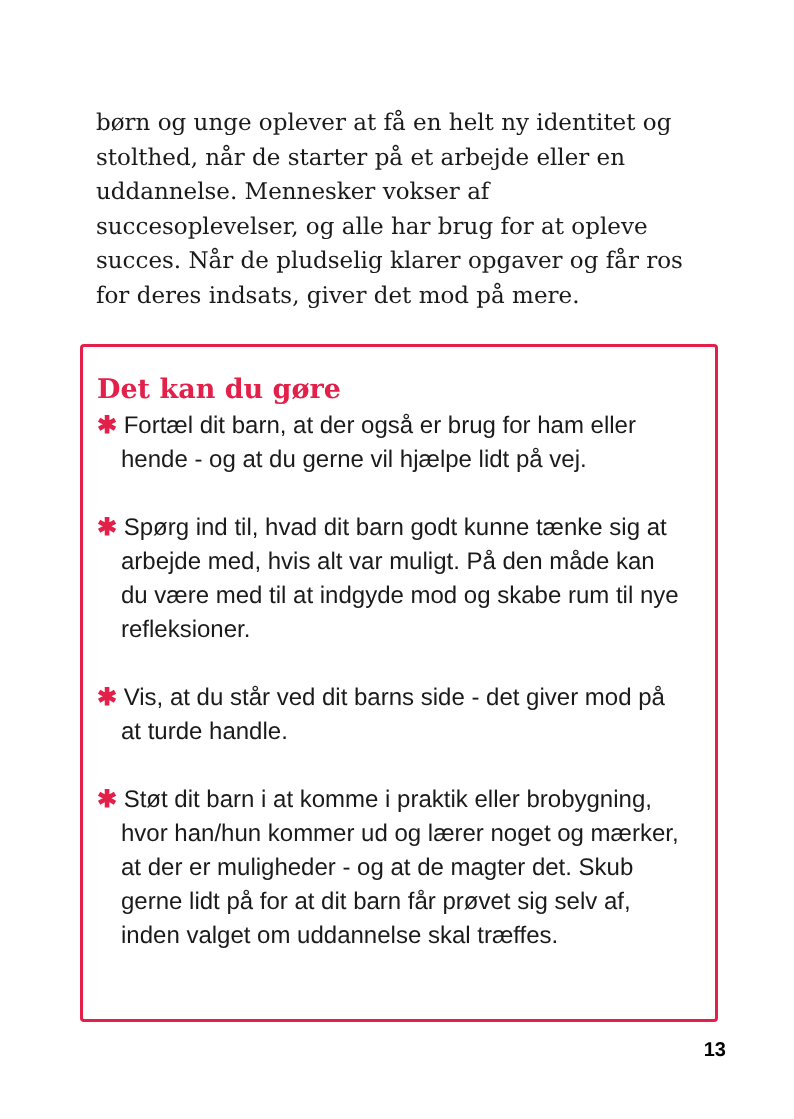børn og unge oplever at få en helt ny identitet og stolthed, når de starter på et arbejde eller en uddannelse. Mennesker vokser af succesoplevelser, og alle har brug for at opleve succes. Når de pludselig klarer opgaver og får ros for deres indsats, giver det mod på mere.
Det kan du gøre
✱ Fortæl dit barn, at der også er brug for ham eller hende - og at du gerne vil hjælpe lidt på vej.
✱ Spørg ind til, hvad dit barn godt kunne tænke sig at arbejde med, hvis alt var muligt. På den måde kan du være med til at indgyde mod og skabe rum til nye refleksioner.
✱ Vis, at du står ved dit barns side - det giver mod på at turde handle.
✱ Støt dit barn i at komme i praktik eller brobygning, hvor han/hun kommer ud og lærer noget og mærker, at der er muligheder - og at de magter det. Skub gerne lidt på for at dit barn får prøvet sig selv af, inden valget om uddannelse skal træffes.
13